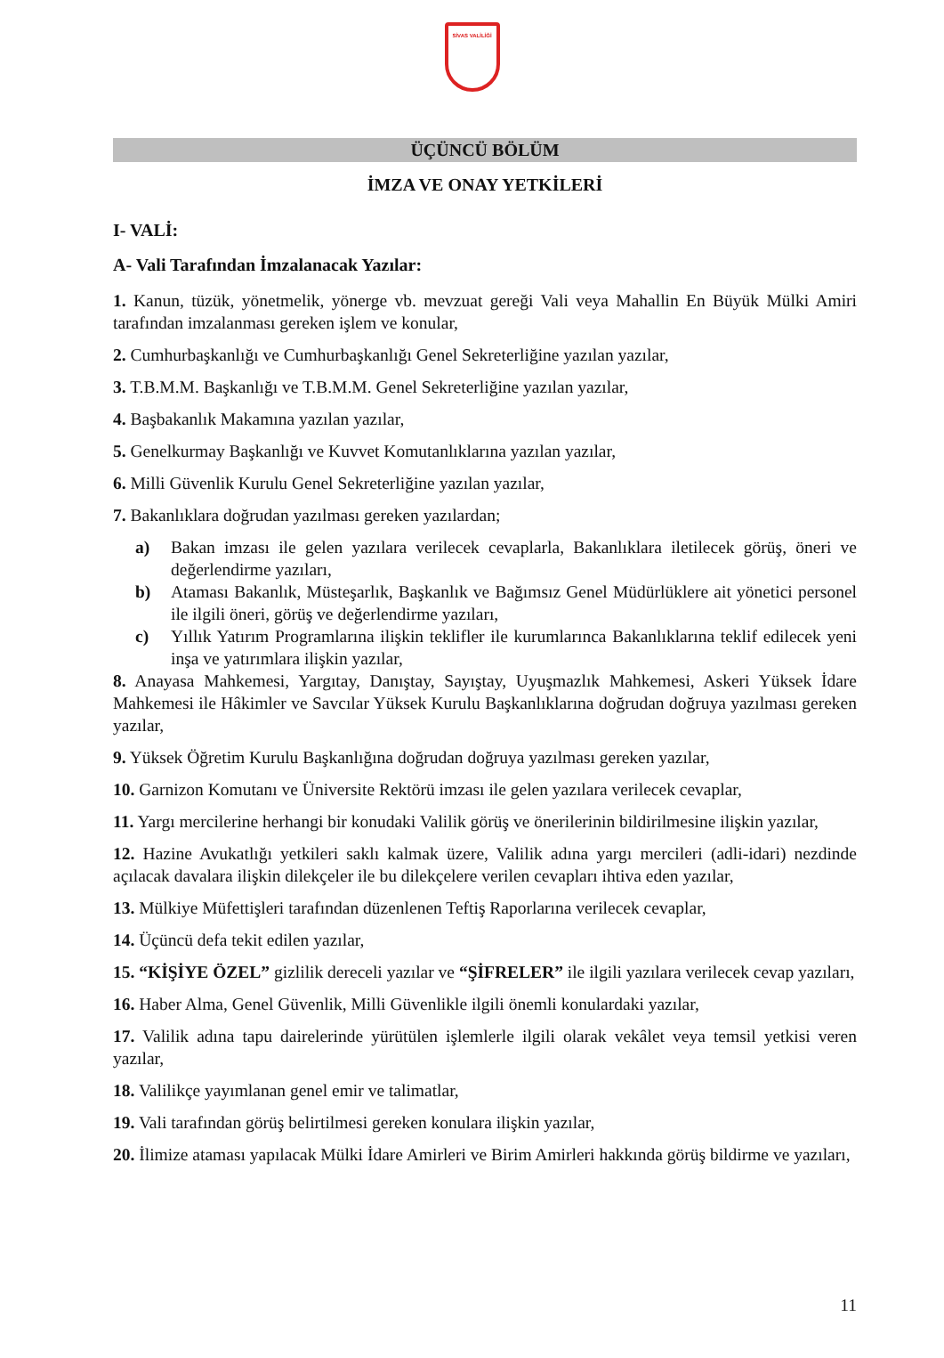SİVAS VALİLİĞİ
ÜÇÜNCÜ BÖLÜM
İMZA VE ONAY YETKİLERİ
I- VALİ:
A- Vali Tarafından İmzalanacak Yazılar:
1. Kanun, tüzük, yönetmelik, yönerge vb. mevzuat gereği Vali veya Mahallin En Büyük Mülki Amiri tarafından imzalanması gereken işlem ve konular,
2. Cumhurbaşkanlığı ve Cumhurbaşkanlığı Genel Sekreterliğine yazılan yazılar,
3. T.B.M.M. Başkanlığı ve T.B.M.M. Genel Sekreterliğine yazılan yazılar,
4. Başbakanlık Makamına yazılan yazılar,
5. Genelkurmay Başkanlığı ve Kuvvet Komutanlıklarına yazılan yazılar,
6. Milli Güvenlik Kurulu Genel Sekreterliğine yazılan yazılar,
7. Bakanlıklara doğrudan yazılması gereken yazılardan;
a) Bakan imzası ile gelen yazılara verilecek cevaplarla, Bakanlıklara iletilecek görüş, öneri ve değerlendirme yazıları,
b) Ataması Bakanlık, Müsteşarlık, Başkanlık ve Bağımsız Genel Müdürlüklere ait yönetici personel ile ilgili öneri, görüş ve değerlendirme yazıları,
c) Yıllık Yatırım Programlarına ilişkin teklifler ile kurumlarınca Bakanlıklarına teklif edilecek yeni inşa ve yatırımlara ilişkin yazılar,
8. Anayasa Mahkemesi, Yargıtay, Danıştay, Sayıştay, Uyuşmazlık Mahkemesi, Askeri Yüksek İdare Mahkemesi ile Hâkimler ve Savcılar Yüksek Kurulu Başkanlıklarına doğrudan doğruya yazılması gereken yazılar,
9. Yüksek Öğretim Kurulu Başkanlığına doğrudan doğruya yazılması gereken yazılar,
10. Garnizon Komutanı ve Üniversite Rektörü imzası ile gelen yazılara verilecek cevaplar,
11. Yargı mercilerine herhangi bir konudaki Valilik görüş ve önerilerinin bildirilmesine ilişkin yazılar,
12. Hazine Avukatlığı yetkileri saklı kalmak üzere, Valilik adına yargı mercileri (adli-idari) nezdinde açılacak davalara ilişkin dilekçeler ile bu dilekçelere verilen cevapları ihtiva eden yazılar,
13. Mülkiye Müfettişleri tarafından düzenlenen Teftiş Raporlarına verilecek cevaplar,
14. Üçüncü defa tekit edilen yazılar,
15. “KİŞİYE ÖZEL” gizlilik dereceli yazılar ve “ŞİFRELER” ile ilgili yazılara verilecek cevap yazıları,
16. Haber Alma, Genel Güvenlik, Milli Güvenlikle ilgili önemli konulardaki yazılar,
17. Valilik adına tapu dairelerinde yürütülen işlemlerle ilgili olarak vekâlet veya temsil yetkisi veren yazılar,
18. Valilikçe yayımlanan genel emir ve talimatlar,
19. Vali tarafından görüş belirtilmesi gereken konulara ilişkin yazılar,
20. İlimize ataması yapılacak Mülki İdare Amirleri ve Birim Amirleri hakkında görüş bildirme ve yazıları,
11